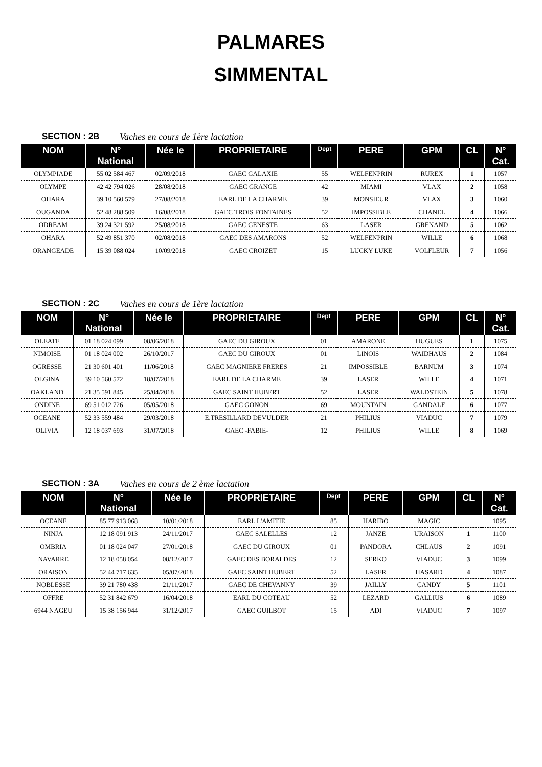PALMARES
SIMMENTAL
SECTION : 2B Vaches en cours de 1ère lactation
| NOM | N° National | Née le | PROPRIETAIRE | Dept | PERE | GPM | CL | N° Cat. |
| --- | --- | --- | --- | --- | --- | --- | --- | --- |
| OLYMPIADE | 55 02 584 467 | 02/09/2018 | GAEC GALAXIE | 55 | WELFENPRIN | RUREX | 1 | 1057 |
| OLYMPE | 42 42 794 026 | 28/08/2018 | GAEC GRANGE | 42 | MIAMI | VLAX | 2 | 1058 |
| OHARA | 39 10 560 579 | 27/08/2018 | EARL DE LA CHARME | 39 | MONSIEUR | VLAX | 3 | 1060 |
| OUGANDA | 52 48 288 509 | 16/08/2018 | GAEC TROIS FONTAINES | 52 | IMPOSSIBLE | CHANEL | 4 | 1066 |
| ODREAM | 39 24 321 592 | 25/08/2018 | GAEC GENESTE | 63 | LASER | GRENAND | 5 | 1062 |
| OHARA | 52 49 851 370 | 02/08/2018 | GAEC DES AMARONS | 52 | WELFENPRIN | WILLE | 6 | 1068 |
| ORANGEADE | 15 39 088 024 | 10/09/2018 | GAEC CROIZET | 15 | LUCKY LUKE | VOLFLEUR | 7 | 1056 |
SECTION : 2C Vaches en cours de 1ère lactation
| NOM | N° National | Née le | PROPRIETAIRE | Dept | PERE | GPM | CL | N° Cat. |
| --- | --- | --- | --- | --- | --- | --- | --- | --- |
| OLEATE | 01 18 024 099 | 08/06/2018 | GAEC DU GIROUX | 01 | AMARONE | HUGUES | 1 | 1075 |
| NIMOISE | 01 18 024 002 | 26/10/2017 | GAEC DU GIROUX | 01 | LINOIS | WAIDHAUS | 2 | 1084 |
| OGRESSE | 21 30 601 401 | 11/06/2018 | GAEC MAGNIERE FRERES | 21 | IMPOSSIBLE | BARNUM | 3 | 1074 |
| OLGINA | 39 10 560 572 | 18/07/2018 | EARL DE LA CHARME | 39 | LASER | WILLE | 4 | 1071 |
| OAKLAND | 21 35 591 845 | 25/04/2018 | GAEC SAINT HUBERT | 52 | LASER | WALDSTEIN | 5 | 1078 |
| ONDINE | 69 51 012 726 | 05/05/2018 | GAEC GONON | 69 | MOUNTAIN | GANDALF | 6 | 1077 |
| OCEANE | 52 33 559 484 | 29/03/2018 | E.TRESILLARD DEVULDER | 21 | PHILIUS | VIADUC | 7 | 1079 |
| OLIVIA | 12 18 037 693 | 31/07/2018 | GAEC -FABIE- | 12 | PHILIUS | WILLE | 8 | 1069 |
SECTION : 3A Vaches en cours de 2 ème lactation
| NOM | N° National | Née le | PROPRIETAIRE | Dept | PERE | GPM | CL | N° Cat. |
| --- | --- | --- | --- | --- | --- | --- | --- | --- |
| OCEANE | 85 77 913 068 | 10/01/2018 | EARL L'AMITIE | 85 | HARIBO | MAGIC | | 1095 |
| NINJA | 12 18 091 913 | 24/11/2017 | GAEC SALELLES | 12 | JANZE | URAISON | 1 | 1100 |
| OMBRIA | 01 18 024 047 | 27/01/2018 | GAEC DU GIROUX | 01 | PANDORA | CHLAUS | 2 | 1091 |
| NAVARRE | 12 18 058 054 | 08/12/2017 | GAEC DES BORALDES | 12 | SERKO | VIADUC | 3 | 1099 |
| ORAISON | 52 44 717 635 | 05/07/2018 | GAEC SAINT HUBERT | 52 | LASER | HASARD | 4 | 1087 |
| NOBLESSE | 39 21 780 438 | 21/11/2017 | GAEC DE CHEVANNY | 39 | JAILLY | CANDY | 5 | 1101 |
| OFFRE | 52 31 842 679 | 16/04/2018 | EARL DU COTEAU | 52 | LEZARD | GALLIUS | 6 | 1089 |
| 6944 NAGEU | 15 38 156 944 | 31/12/2017 | GAEC GUILBOT | 15 | ADI | VIADUC | 7 | 1097 |